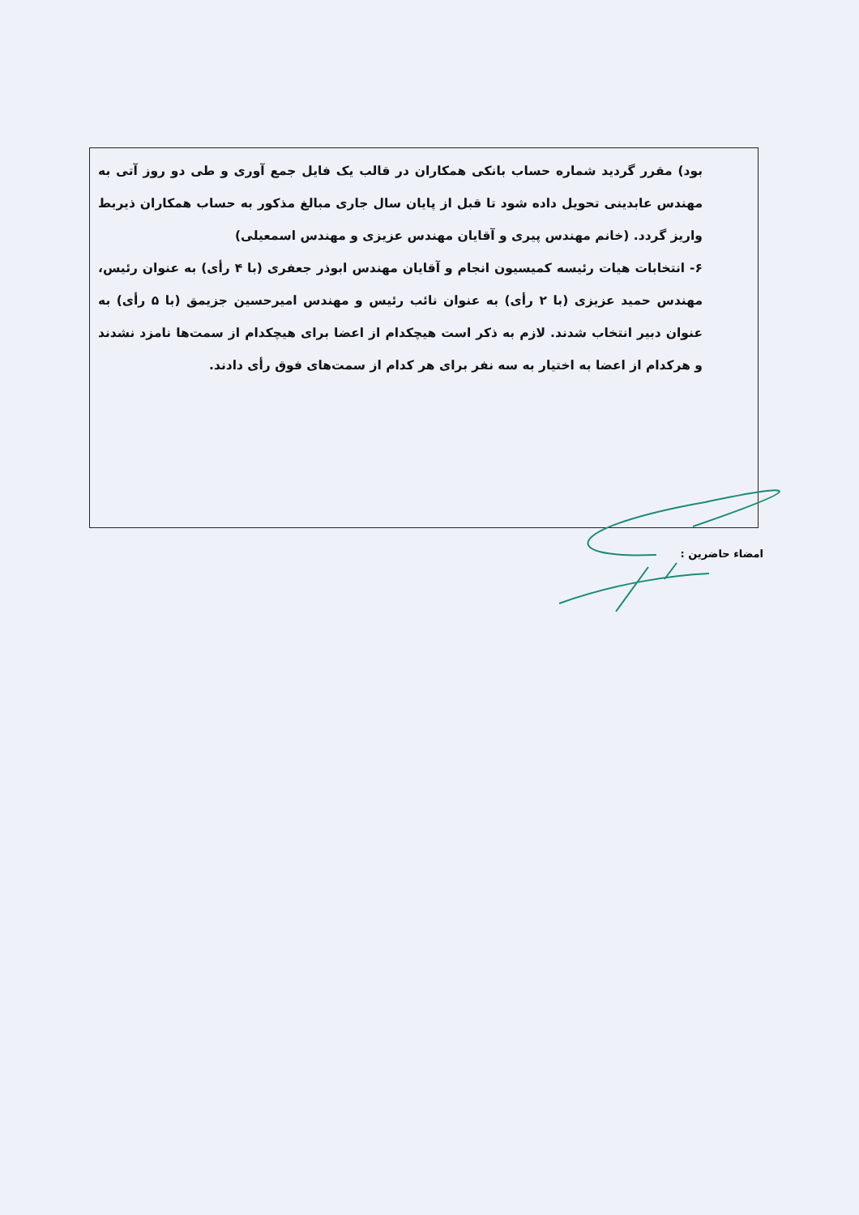بود) مقرر گردید شماره حساب بانکی همکاران در قالب یک فایل جمع آوری و طی دو روز آتی به مهندس عابدینی تحویل داده شود تا قبل از پایان سال جاری مبالغ مذکور به حساب همکاران ذیربط واریز گردد. (خانم مهندس پیری و آقایان مهندس عزیزی و مهندس اسمعیلی)
۶- انتخابات هیات رئیسه کمیسیون انجام و آقایان مهندس ابوذر جعفری (با ۴ رأی) به عنوان رئیس، مهندس حمید عزیزی (با ۲ رأی) به عنوان نائب رئیس و مهندس امیرحسین جزیمق (با ۵ رأی) به عنوان دبیر انتخاب شدند. لازم به ذکر است هیچکدام از اعضا برای هیچکدام از سمت‌ها نامزد نشدند و هرکدام از اعضا به اختیار به سه نفر برای هر کدام از سمت‌های فوق رأی دادند.
امضاء حاضرین :